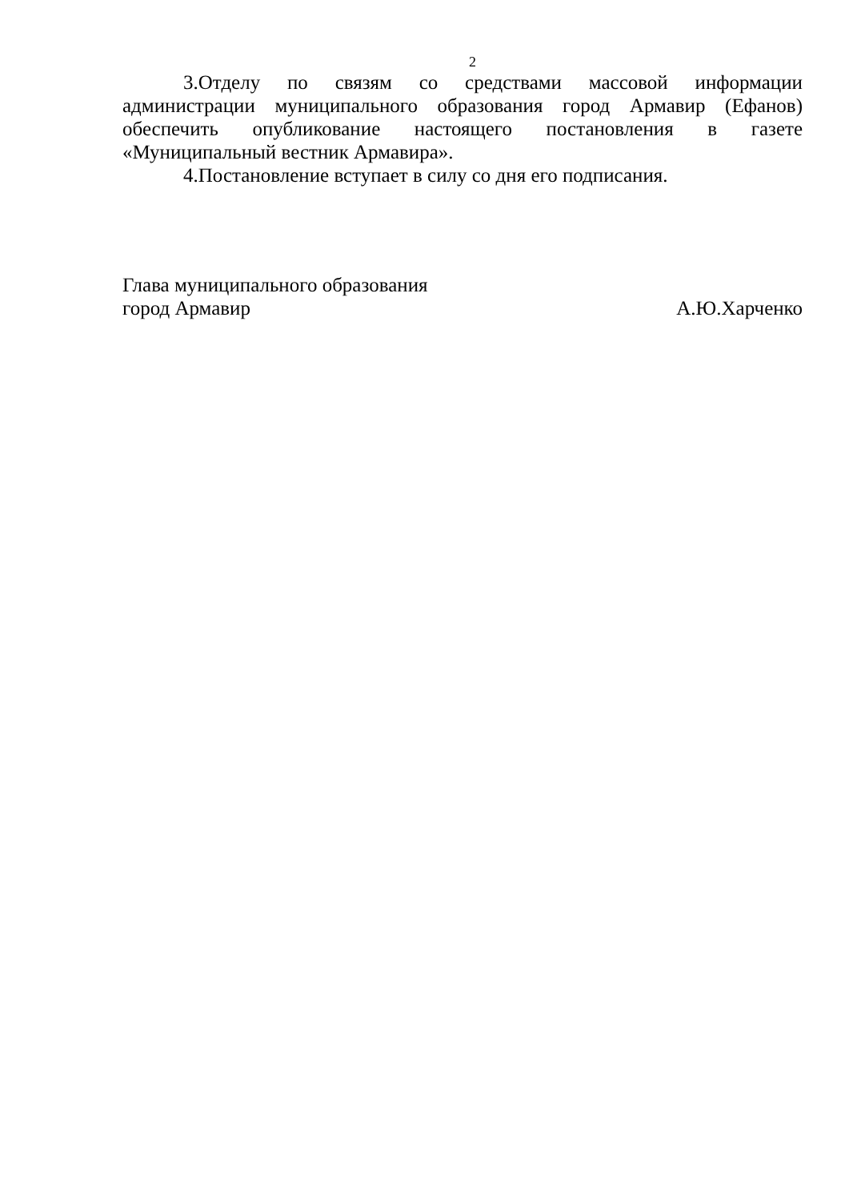2
3.Отделу по связям со средствами массовой информации администрации муниципального образования город Армавир (Ефанов) обеспечить опубликование настоящего постановления в газете «Муниципальный вестник Армавира».
4.Постановление вступает в силу со дня его подписания.
Глава муниципального образования
город Армавир А.Ю.Харченко